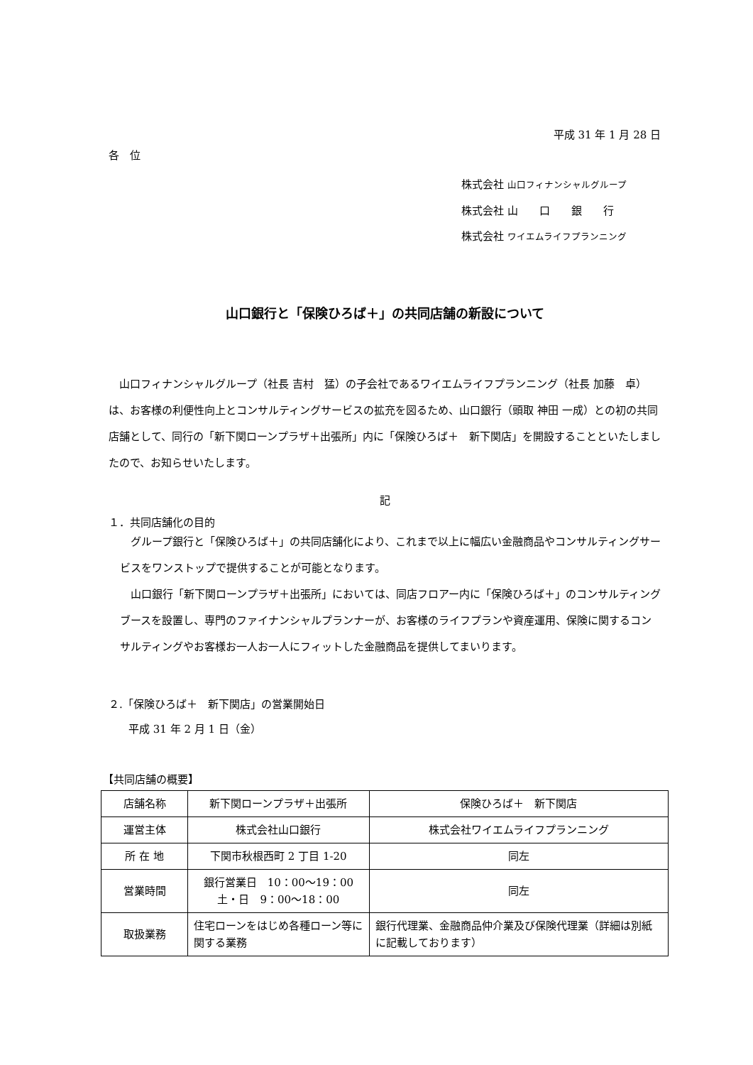平成 31 年 1 月 28 日
各　位
株式会社 山口フィナンシャルグループ
株式会社 山　　口　　銀　　行
株式会社 ワイエムライフプランニング
山口銀行と「保険ひろば＋」の共同店舗の新設について
山口フィナンシャルグループ（社長 吉村　猛）の子会社であるワイエムライフプランニング（社長 加藤　卓）は、お客様の利便性向上とコンサルティングサービスの拡充を図るため、山口銀行（頭取 神田 一成）との初の共同店舗として、同行の「新下関ローンプラザ＋出張所」内に「保険ひろば＋　新下関店」を開設することといたしましたので、お知らせいたします。
記
１．共同店舗化の目的
グループ銀行と「保険ひろば＋」の共同店舗化により、これまで以上に幅広い金融商品やコンサルティングサービスをワンストップで提供することが可能となります。
山口銀行「新下関ローンプラザ＋出張所」においては、同店フロアー内に「保険ひろば＋」のコンサルティングブースを設置し、専門のファイナンシャルプランナーが、お客様のライフプランや資産運用、保険に関するコンサルティングやお客様お一人お一人にフィットした金融商品を提供してまいります。
２.「保険ひろば＋　新下関店」の営業開始日
平成 31 年 2 月 1 日（金）
【共同店舗の概要】
| 店舗名称 | 新下関ローンプラザ＋出張所 | 保険ひろば＋ 新下関店 |
| 運営主体 | 株式会社山口銀行 | 株式会社ワイエムライフプランニング |
| 所 在 地 | 下関市秋根西町 2 丁目 1-20 | 同左 |
| 営業時間 | 銀行営業日 10：00～19：00 土・日 9：00～18：00 | 同左 |
| 取扱業務 | 住宅ローンをはじめ各種ローン等に関する業務 | 銀行代理業、金融商品仲介業及び保険代理業（詳細は別紙に記載しております） |